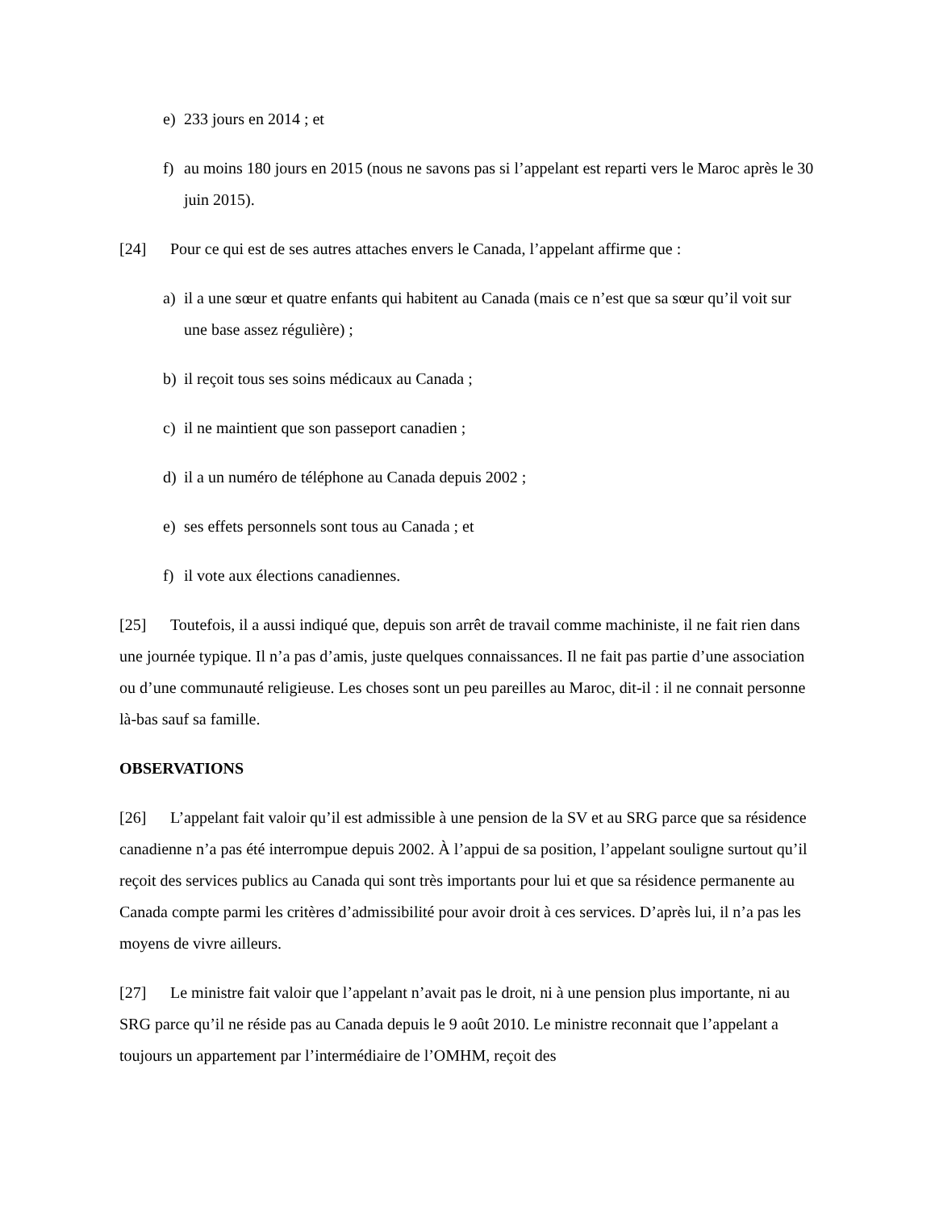e) 233 jours en 2014 ; et
f) au moins 180 jours en 2015 (nous ne savons pas si l’appelant est reparti vers le Maroc après le 30 juin 2015).
[24] Pour ce qui est de ses autres attaches envers le Canada, l’appelant affirme que :
a) il a une sœur et quatre enfants qui habitent au Canada (mais ce n’est que sa sœur qu’il voit sur une base assez régulière) ;
b) il reçoit tous ses soins médicaux au Canada ;
c) il ne maintient que son passeport canadien ;
d) il a un numéro de téléphone au Canada depuis 2002 ;
e) ses effets personnels sont tous au Canada ; et
f) il vote aux élections canadiennes.
[25] Toutefois, il a aussi indiqué que, depuis son arrêt de travail comme machiniste, il ne fait rien dans une journée typique. Il n’a pas d’amis, juste quelques connaissances. Il ne fait pas partie d’une association ou d’une communauté religieuse. Les choses sont un peu pareilles au Maroc, dit-il : il ne connait personne là-bas sauf sa famille.
OBSERVATIONS
[26] L’appelant fait valoir qu’il est admissible à une pension de la SV et au SRG parce que sa résidence canadienne n’a pas été interrompue depuis 2002. À l’appui de sa position, l’appelant souligne surtout qu’il reçoit des services publics au Canada qui sont très importants pour lui et que sa résidence permanente au Canada compte parmi les critères d’admissibilité pour avoir droit à ces services. D’après lui, il n’a pas les moyens de vivre ailleurs.
[27] Le ministre fait valoir que l’appelant n’avait pas le droit, ni à une pension plus importante, ni au SRG parce qu’il ne réside pas au Canada depuis le 9 août 2010. Le ministre reconnait que l’appelant a toujours un appartement par l’intermédiaire de l’OMHM, reçoit des